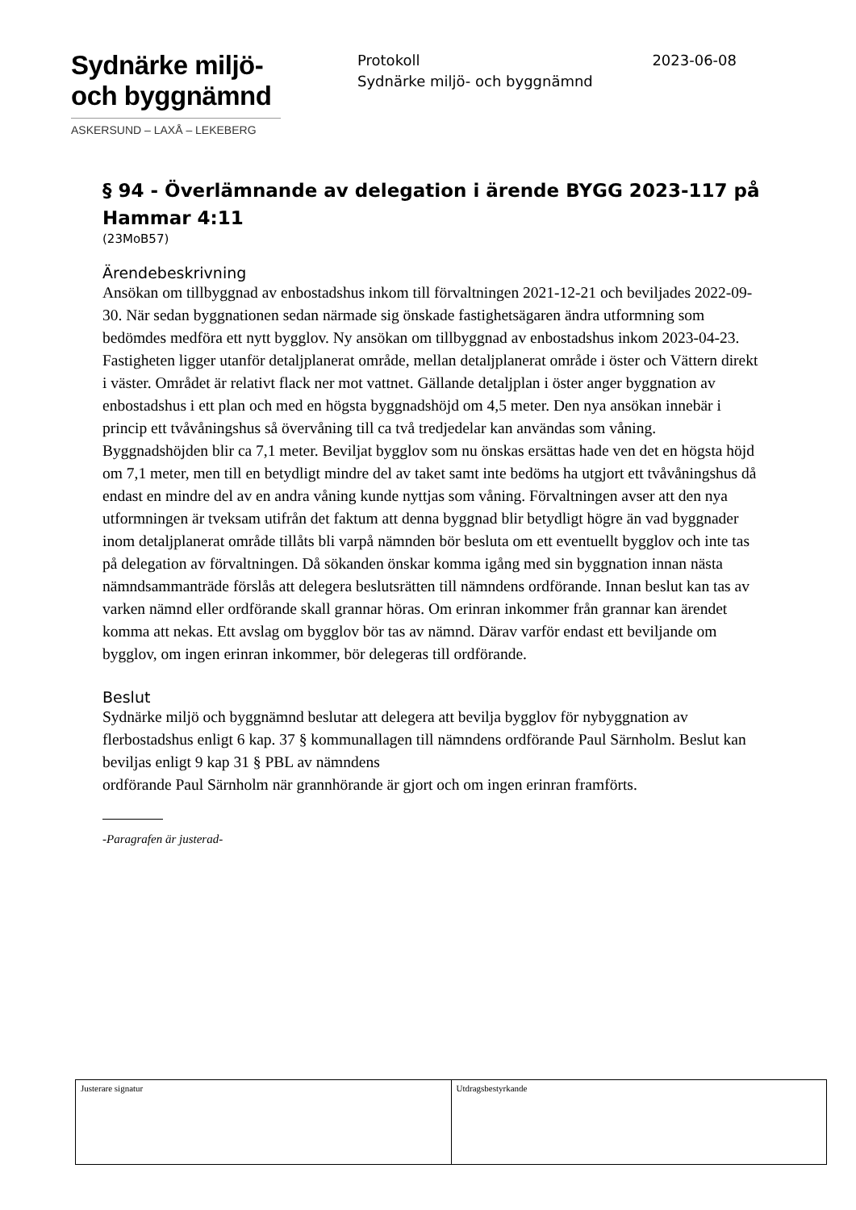Sydnärke miljö-
och byggnämnd
ASKERSUND – LAXÅ – LEKEBERG
Protokoll
Sydnärke miljö- och byggnämnd
2023-06-08
§ 94 - Överlämnande av delegation i ärende BYGG 2023-117 på Hammar 4:11
(23MoB57)
Ärendebeskrivning
Ansökan om tillbyggnad av enbostadshus inkom till förvaltningen 2021-12-21 och beviljades 2022-09-30. När sedan byggnationen sedan närmade sig önskade fastighetsägaren ändra utformning som bedömdes medföra ett nytt bygglov. Ny ansökan om tillbyggnad av enbostadshus inkom 2023-04-23. Fastigheten ligger utanför detaljplanerat område, mellan detaljplanerat område i öster och Vättern direkt i väster. Området är relativt flack ner mot vattnet. Gällande detaljplan i öster anger byggnation av enbostadshus i ett plan och med en högsta byggnadshöjd om 4,5 meter. Den nya ansökan innebär i princip ett tvåvåningshus så övervåning till ca två tredjedelar kan användas som våning. Byggnadshöjden blir ca 7,1 meter. Beviljat bygglov som nu önskas ersättas hade ven det en högsta höjd om 7,1 meter, men till en betydligt mindre del av taket samt inte bedöms ha utgjort ett tvåvåningshus då endast en mindre del av en andra våning kunde nyttjas som våning. Förvaltningen avser att den nya utformningen är tveksam utifrån det faktum att denna byggnad blir betydligt högre än vad byggnader inom detaljplanerat område tillåts bli varpå nämnden bör besluta om ett eventuellt bygglov och inte tas på delegation av förvaltningen. Då sökanden önskar komma igång med sin byggnation innan nästa nämndsammanträde förslås att delegera beslutsrätten till nämndens ordförande. Innan beslut kan tas av varken nämnd eller ordförande skall grannar höras. Om erinran inkommer från grannar kan ärendet komma att nekas. Ett avslag om bygglov bör tas av nämnd. Därav varför endast ett beviljande om bygglov, om ingen erinran inkommer, bör delegeras till ordförande.
Beslut
Sydnärke miljö och byggnämnd beslutar att delegera att bevilja bygglov för nybyggnation av flerbostadshus enligt 6 kap. 37 § kommunallagen till nämndens ordförande Paul Särnholm. Beslut kan beviljas enligt 9 kap 31 § PBL av nämndens
ordförande Paul Särnholm när grannhörande är gjort och om ingen erinran framförts.
-Paragrafen är justerad-
| Justerare signatur | Utdragsbestyrkande |